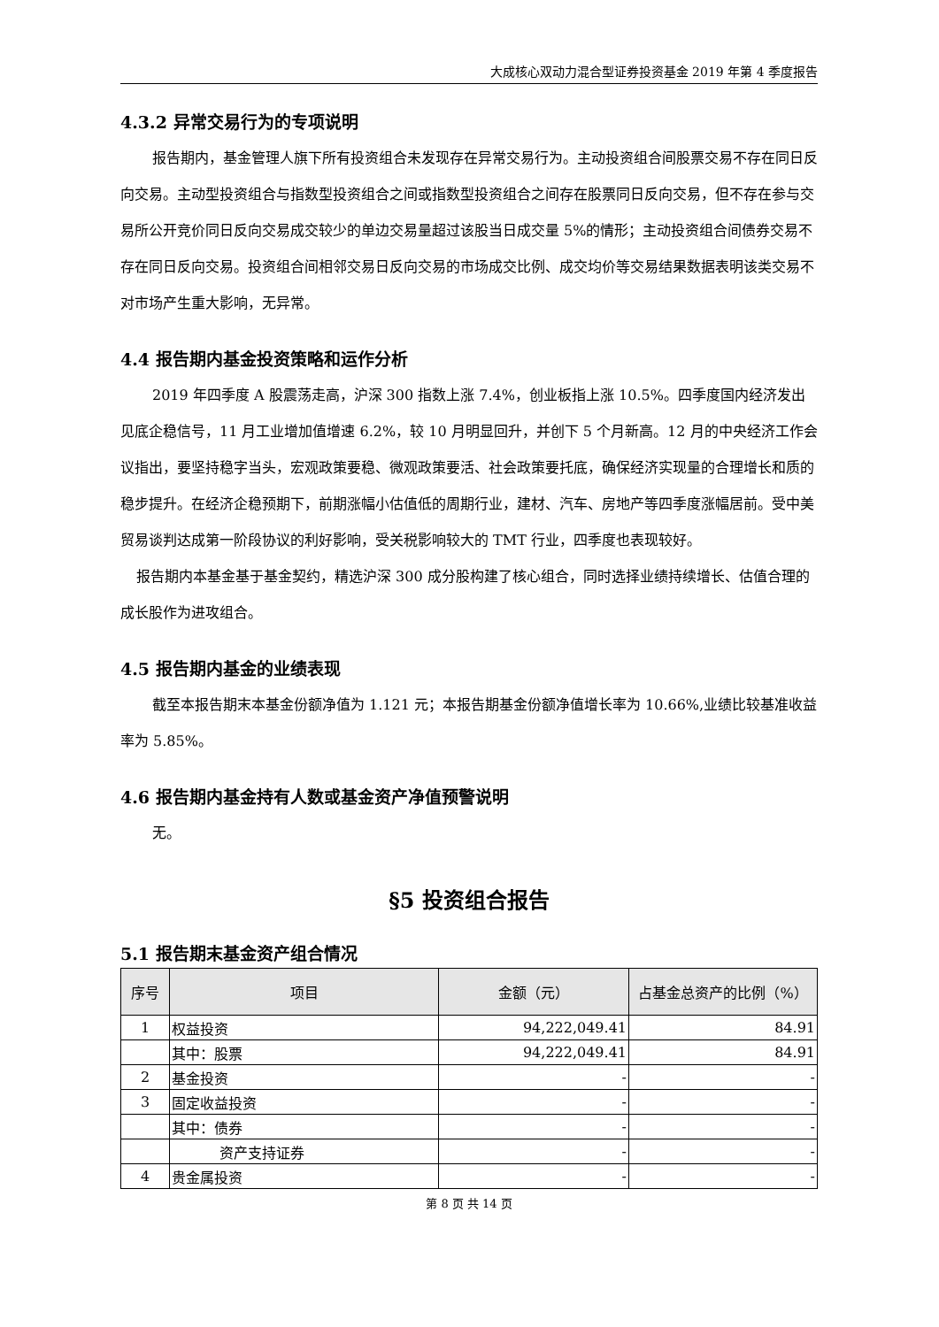大成核心双动力混合型证券投资基金 2019 年第 4 季度报告
4.3.2 异常交易行为的专项说明
报告期内，基金管理人旗下所有投资组合未发现存在异常交易行为。主动投资组合间股票交易不存在同日反向交易。主动型投资组合与指数型投资组合之间或指数型投资组合之间存在股票同日反向交易，但不存在参与交易所公开竞价同日反向交易成交较少的单边交易量超过该股当日成交量 5%的情形；主动投资组合间债券交易不存在同日反向交易。投资组合间相邻交易日反向交易的市场成交比例、成交均价等交易结果数据表明该类交易不对市场产生重大影响，无异常。
4.4 报告期内基金投资策略和运作分析
2019 年四季度 A 股震荡走高，沪深 300 指数上涨 7.4%，创业板指上涨 10.5%。四季度国内经济发出见底企稳信号，11 月工业增加值增速 6.2%，较 10 月明显回升，并创下 5 个月新高。12 月的中央经济工作会议指出，要坚持稳字当头，宏观政策要稳、微观政策要活、社会政策要托底，确保经济实现量的合理增长和质的稳步提升。在经济企稳预期下，前期涨幅小估值低的周期行业，建材、汽车、房地产等四季度涨幅居前。受中美贸易谈判达成第一阶段协议的利好影响，受关税影响较大的 TMT 行业，四季度也表现较好。
报告期内本基金基于基金契约，精选沪深 300 成分股构建了核心组合，同时选择业绩持续增长、估值合理的成长股作为进攻组合。
4.5 报告期内基金的业绩表现
截至本报告期末本基金份额净值为 1.121 元；本报告期基金份额净值增长率为 10.66%,业绩比较基准收益率为 5.85%。
4.6 报告期内基金持有人数或基金资产净值预警说明
无。
§5 投资组合报告
5.1 报告期末基金资产组合情况
| 序号 | 项目 | 金额（元） | 占基金总资产的比例（%） |
| --- | --- | --- | --- |
| 1 | 权益投资 | 94,222,049.41 | 84.91 |
| | 其中：股票 | 94,222,049.41 | 84.91 |
| 2 | 基金投资 | - | - |
| 3 | 固定收益投资 | - | - |
| | 其中：债券 | - | - |
| | 资产支持证券 | - | - |
| 4 | 贵金属投资 | - | - |
第 8 页 共 14 页